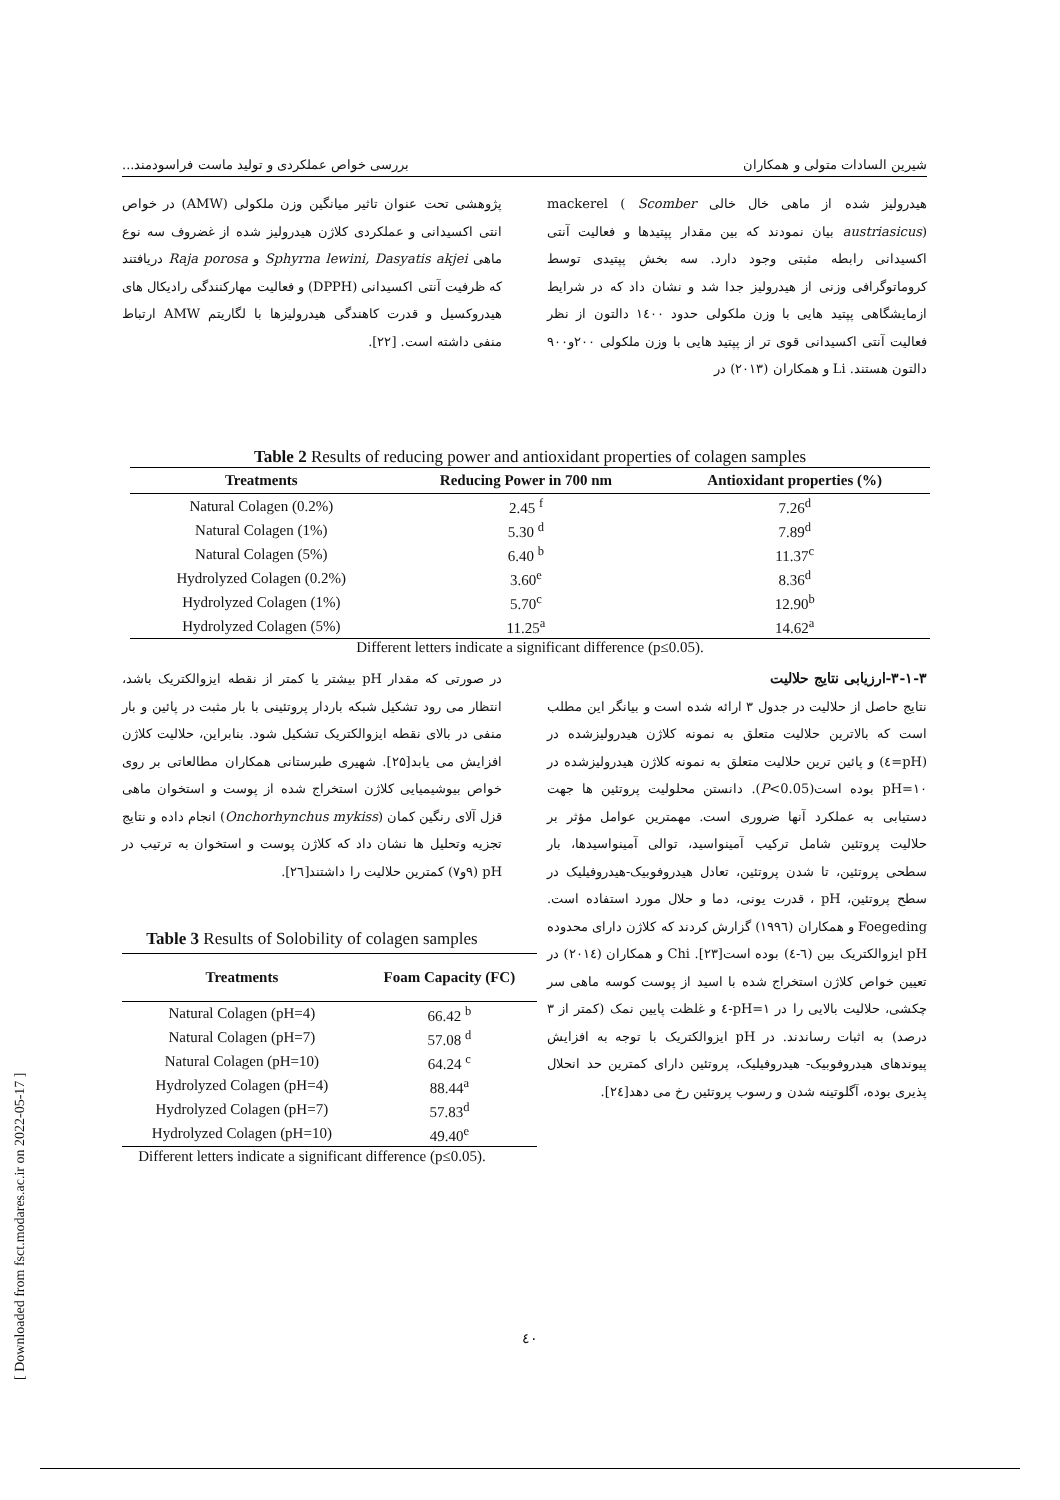شیرین السادات متولی و همکاران بررسی خواص عملکردی و تولید ماست فراسودمند...
هیدرولیز شده از ماهی خال خالی mackerel ( Scomber austriasicus) بیان نمودند که بین مقدار پپتیدها و فعالیت آنتی اکسیدانی رابطه مثبتی وجود دارد. سه بخش پپتیدی توسط کروماتوگرافی وزنی از هیدرولیز جدا شد و نشان داد که در شرایط ازمایشگاهی پپتید هایی با وزن ملکولی حدود ۱٤۰۰ دالتون از نظر فعالیت آنتی اکسیدانی قوی تر از پپتید هایی با وزن ملکولی ۲۰۰و۹۰۰ دالتون هستند. Li و همکاران (۲۰۱۳) در
پژوهشی تحت عنوان تاثیر میانگین وزن ملکولی (AMW) در خواص انتی اکسیدانی و عملکردی کلاژن هیدرولیز شده از غضروف سه نوع ماهی Sphyrna lewini, Dasyatis akjei و Raja porosa دریافتند که ظرفیت آنتی اکسیدانی (DPPH) و فعالیت مهارکنندگی رادیکال های هیدروکسیل و قدرت کاهندگی هیدرولیزها با لگاریتم AMW ارتباط منفی داشته است. [۲۲].
Table 2 Results of reducing power and antioxidant properties of colagen samples
| Treatments | Reducing Power in 700 nm | Antioxidant properties (%) |
| --- | --- | --- |
| Natural Colagen (0.2%) | 2.45 <sup>f</sup> | 7.26<sup>d</sup> |
| Natural Colagen (1%) | 5.30 <sup>d</sup> | 7.89<sup>d</sup> |
| Natural Colagen (5%) | 6.40 <sup>b</sup> | 11.37<sup>c</sup> |
| Hydrolyzed Colagen (0.2%) | 3.60<sup>e</sup> | 8.36<sup>d</sup> |
| Hydrolyzed Colagen (1%) | 5.70<sup>c</sup> | 12.90<sup>b</sup> |
| Hydrolyzed Colagen (5%) | 11.25<sup>a</sup> | 14.62<sup>a</sup> |
Different letters indicate a significant difference (p≤0.05).
۳-۱-۳-ارزیابی نتایج حلالیت
نتایج حاصل از حلالیت در جدول ۳ ارائه شده است و بیانگر این مطلب است که بالاترین حلالیت متعلق به نمونه کلاژن هیدرولیزشده در (pH=٤) و پائین ترین حلالیت متعلق به نمونه کلاژن هیدرولیزشده در pH=۱۰ بوده است(P<0.05). دانستن محلولیت پروتئین ها جهت دستیابی به عملکرد آنها ضروری است. مهمترین عوامل مؤثر بر حلالیت پروتئین شامل ترکیب آمینواسید، توالی آمینواسیدها، بار سطحی پروتئین، تا شدن پروتئین، تعادل هیدروفوبیک-هیدروفیلیک در سطح پروتئین، pH ، قدرت یونی، دما و حلال مورد استفاده است. Foegeding و همکاران (۱۹۹٦) گزارش کردند که کلاژن دارای محدوده pH ایزوالکتریک بین (٦-٤) بوده است[۲۳]. Chi و همکاران (۲۰۱٤) در تعیین خواص کلاژن استخراج شده با اسید از پوست کوسه ماهی سر چکشی، حلالیت بالایی را در pH=۱-٤ و غلظت پایین نمک (کمتر از ۳ درصد) به اثبات رساندند. در pH ایزوالکتریک با توجه به افزایش پیوندهای هیدروفوبیک- هیدروفیلیک، پروتئین دارای کمترین حد انحلال پذیری بوده، آگلوتینه شدن و رسوب پروتئین رخ می دهد[۲٤].
در صورتی که مقدار pH بیشتر یا کمتر از نقطه ایزوالکتریک باشد، انتظار می رود تشکیل شبکه باردار پروتئینی با بار مثبت در پائین و بار منفی در بالای نقطه ایزوالکتریک تشکیل شود. بنابراین، حلالیت کلاژن افزایش می یابد[۲۵]. شهیری طبرستانی همکاران مطالعاتی بر روی خواص بیوشیمیایی کلاژن استخراج شده از پوست و استخوان ماهی قزل آلای رنگین کمان (Onchorhynchus mykiss) انجام داده و نتایج تجزیه وتحلیل ها نشان داد که کلاژن پوست و استخوان به ترتیب در pH (۹و۷) کمترین حلالیت را داشتند[۲٦].
Table 3 Results of Solobility of colagen samples
| Treatments | Foam Capacity (FC) |
| --- | --- |
| Natural Colagen (pH=4) | 66.42 <sup>b</sup> |
| Natural Colagen (pH=7) | 57.08 <sup>d</sup> |
| Natural Colagen (pH=10) | 64.24 <sup>c</sup> |
| Hydrolyzed Colagen (pH=4) | 88.44<sup>a</sup> |
| Hydrolyzed Colagen (pH=7) | 57.83<sup>d</sup> |
| Hydrolyzed Colagen (pH=10) | 49.40<sup>e</sup> |
Different letters indicate a significant difference (p≤0.05).
٤۰
[ Downloaded from fsct.modares.ac.ir on 2022-05-17 ]